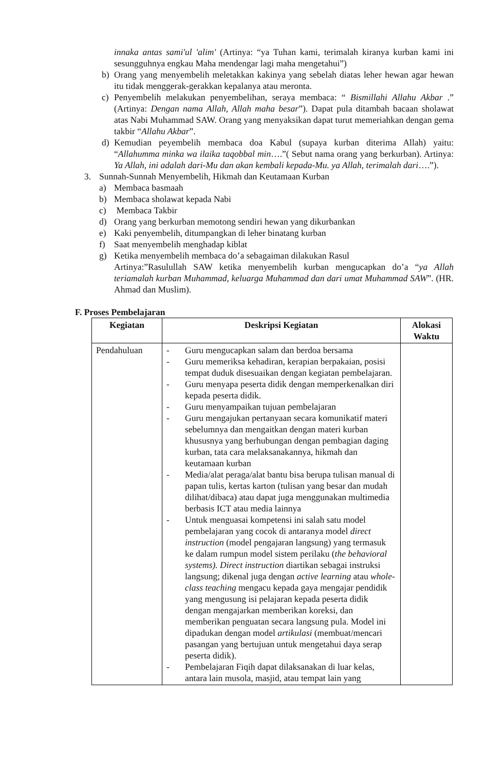innaka antas sami'ul 'alim' (Artinya: “ya Tuhan kami, terimalah kiranya kurban kami ini sesungguhnya engkau Maha mendengar lagi maha mengetahui”)
b) Orang yang menyembelih meletakkan kakinya yang sebelah diatas leher hewan agar hewan itu tidak menggerak-gerakkan kepalanya atau meronta.
c) Penyembelih melakukan penyembelihan, seraya membaca: “ Bismillahi Allahu Akbar .” (Artinya: Dengan nama Allah, Allah maha besar”). Dapat pula ditambah bacaan sholawat atas Nabi Muhammad SAW. Orang yang menyaksikan dapat turut memeriahkan dengan gema takbir “Allahu Akbar”.
d) Kemudian peyembelih membaca doa Kabul (supaya kurban diterima Allah) yaitu: “Allahumma minka wa ilaika taqobbal min….”( Sebut nama orang yang berkurban). Artinya: Ya Allah, ini adalah dari-Mu dan akan kembali kepada-Mu. ya Allah, terimalah dari….”).
3. Sunnah-Sunnah Menyembelih, Hikmah dan Keutamaan Kurban
a) Membaca basmaah
b) Membaca sholawat kepada Nabi
c) Membaca Takbir
d) Orang yang berkurban memotong sendiri hewan yang dikurbankan
e) Kaki penyembelih, ditumpangkan di leher binatang kurban
f) Saat menyembelih menghadap kiblat
g) Ketika menyembelih membaca do’a sebagaiman dilakukan Rasul
Artinya:”Rasulullah SAW ketika menyembelih kurban mengucapkan do’a “ya Allah teriamalah kurban Muhammad, keluarga Muhammad dan dari umat Muhammad SAW”. (HR. Ahmad dan Muslim).
F. Proses Pembelajaran
| Kegiatan | Deskripsi Kegiatan | Alokasi Waktu |
| --- | --- | --- |
| Pendahuluan | - Guru mengucapkan salam dan berdoa bersama - Guru memeriksa kehadiran, kerapian berpakaian, posisi tempat duduk disesuaikan dengan kegiatan pembelajaran. - Guru menyapa peserta didik dengan memperkenalkan diri kepada peserta didik. - Guru menyampaikan tujuan pembelajaran - Guru mengajukan pertanyaan secara komunikatif materi sebelumnya dan mengaitkan dengan materi kurban khususnya yang berhubungan dengan pembagian daging kurban, tata cara melaksanakannya, hikmah dan keutamaan kurban - Media/alat peraga/alat bantu bisa berupa tulisan manual di papan tulis, kertas karton (tulisan yang besar dan mudah dilihat/dibaca) atau dapat juga menggunakan multimedia berbasis ICT atau media lainnya - Untuk menguasai kompetensi ini salah satu model pembelajaran yang cocok di antaranya model direct instruction (model pengajaran langsung) yang termasuk ke dalam rumpun model sistem perilaku ( the behavioral systems). Direct instruction diartikan sebagai instruksi langsung; dikenal juga dengan active learning atau whole-class teaching mengacu kepada gaya mengajar pendidik yang mengusung isi pelajaran kepada peserta didik dengan mengajarkan memberikan koreksi, dan memberikan penguatan secara langsung pula. Model ini dipadukan dengan model artikulasi (membuat/mencari pasangan yang bertujuan untuk mengetahui daya serap peserta didik). - Pembelajaran Fiqih dapat dilaksanakan di luar kelas, antara lain musola, masjid, atau tempat lain yang | |